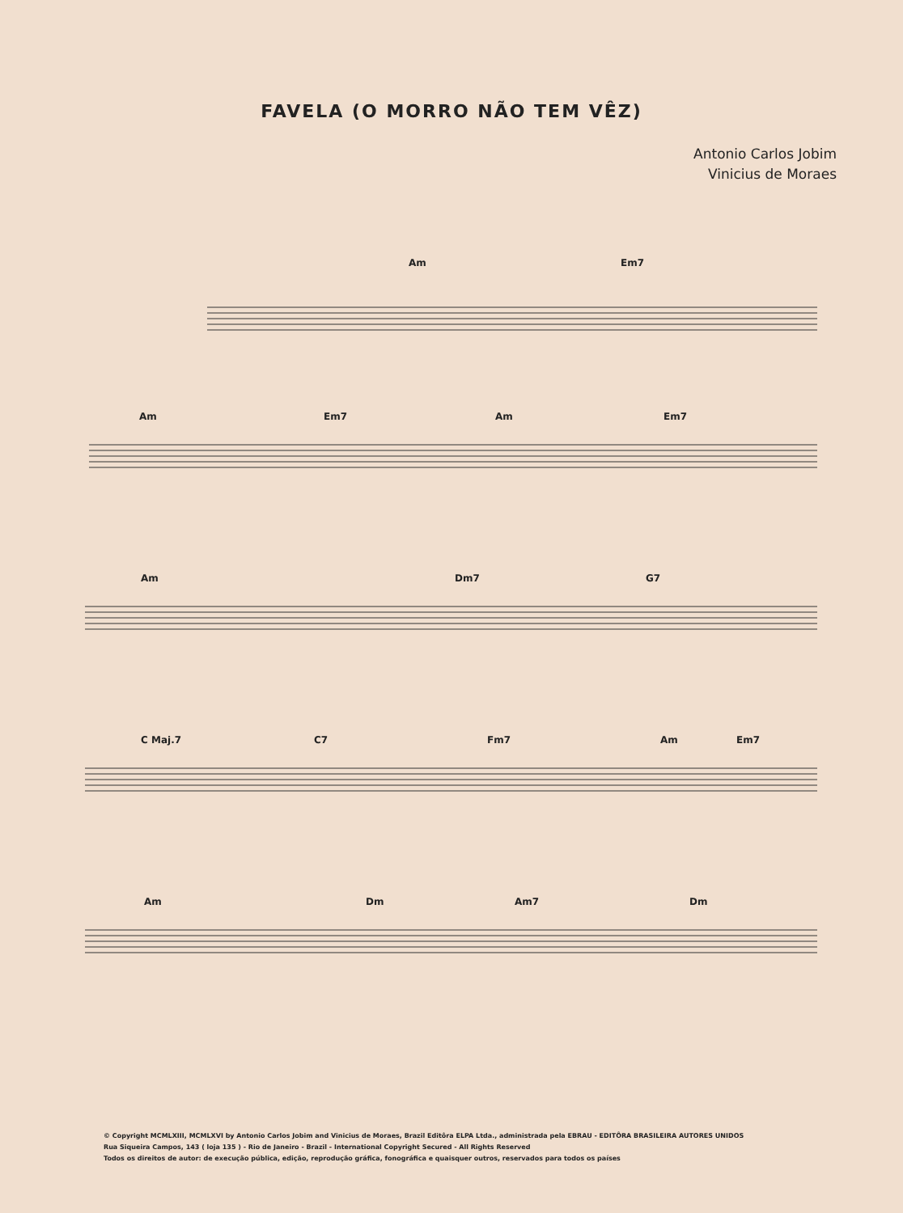FAVELA (O MORRO NÃO TEM VÊZ)
Antonio Carlos Jobim
Vinicius de Moraes
Am Em7
Am Em7 Am Em7
Am Dm7 G7
C Maj.7 C7 Fm7 Am Em7
Am Dm Am7 Dm
© Copyright MCMLXIII, MCMLXVI by Antonio Carlos Jobim and Vinicius de Moraes, Brazil Editôra ELPA Ltda., administrada pela EBRAU - EDITÔRA BRASILEIRA AUTORES UNIDOS
Rua Siqueira Campos, 143 ( loja 135 ) - Rio de Janeiro - Brazil - International Copyright Secured - All Rights Reserved
Todos os direitos de autor: de execução pública, edição, reprodução gráfica, fonográfica e quaisquer outros, reservados para todos os países